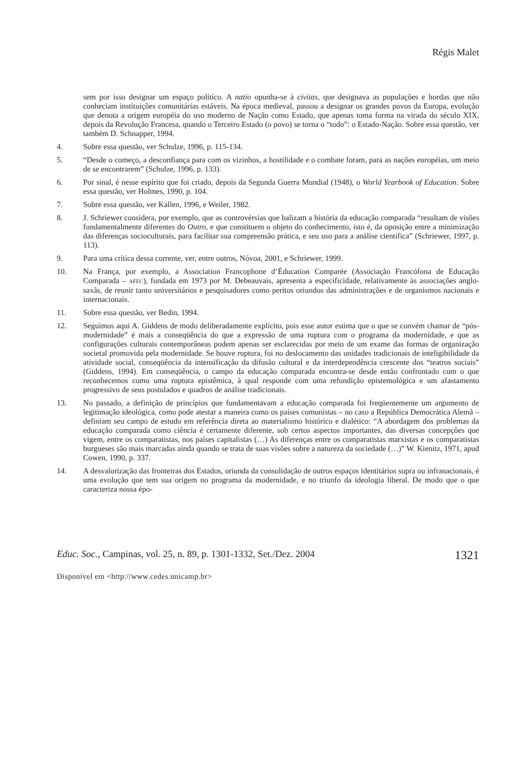Régis Malet
sem por isso designar um espaço político. A natio opunha-se à civitas, que designava as populações e hordas que não conheciam instituições comunitárias estáveis. Na época medieval, passou a designar os grandes povos da Europa, evolução que denota a origem européia do uso moderno de Nação como Estado, que apenas toma forma na virada do século XIX, depois da Revolução Francesa, quando o Terceiro Estado (o povo) se torna o “todo”: o Estado-Nação. Sobre essa questão, ver também D. Schnapper, 1994.
4. Sobre essa questão, ver Schulze, 1996, p. 115-134.
5. “Desde o começo, a desconfiança para com os vizinhos, a hostilidade e o combate foram, para as nações européias, um meio de se encontrarem” (Schulze, 1996, p. 133).
6. Por sinal, é nesse espírito que foi criado, depois da Segunda Guerra Mundial (1948), o World Yearbook of Education. Sobre essa questão, ver Holmes, 1990, p. 104.
7. Sobre essa questão, ver Kallen, 1996, e Weiler, 1982.
8. J. Schriewer considera, por exemplo, que as controvérsias que balizam a história da educação comparada “resultam de visões fundamentalmente diferentes do Outro, e que constituem o objeto do conhecimento, isto é, da oposição entre a minimização das diferenças socioculturais, para facilitar sua compreensão prática, e seu uso para a análise científica” (Schriewer, 1997, p. 113).
9. Para uma crítica dessa corrente, ver, entre outros, Nóvoa, 2001, e Schriewer, 1999.
10. Na França, por exemplo, a Association Francophone d’Éducation Comparée (Associação Francófona de Educação Comparada – AFEC), fundada em 1973 por M. Debeauvais, apresenta a especificidade, relativamente às associações anglo-saxãs, de reunir tanto universitários e pesquisadores como peritos oriundos das administrações e de organismos nacionais e internacionais.
11. Sobre essa questão, ver Bedin, 1994.
12. Seguimos aqui A. Giddens de modo deliberadamente explícito, pois esse autor estima que o que se convém chamar de “pós-modernidade” é mais a conseqüência do que a expressão de uma ruptura com o programa da modernidade, e que as configurações culturais contemporâneas podem apenas ser esclarecidas por meio de um exame das formas de organização societal promovida pela modernidade. Se houve ruptura, foi no deslocamento das unidades tradicionais de inteligibilidade da atividade social, conseqüência da intensificação da difusão cultural e da interdependência crescente dos “teatros sociais” (Giddens, 1994). Em conseqüência, o campo da educação comparada encontra-se desde então confrontado com o que reconhecemos como uma ruptura epistêmica, à qual responde com uma refundição epistemológica e um afastamento progressivo de seus postulados e quadros de análise tradicionais.
13. No passado, a definição de princípios que fundamentavam a educação comparada foi freqüentemente um argumento de legitimação ideológica, como pode atestar a maneira como os países comunistas – no caso a República Democrática Alemã – definiam seu campo de estudo em referência direta ao materialismo histórico e dialético: “A abordagem dos problemas da educação comparada como ciência é certamente diferente, sob certos aspectos importantes, das diversas concepções que vigem, entre os comparatistas, nos países capitalistas (…) As diferenças entre os comparatistas marxistas e os comparatistas burgueses são mais marcadas ainda quando se trata de suas visões sobre a natureza da sociedade (…)” W. Kienitz, 1971, apud Cowen, 1990, p. 337.
14. A desvalorização das fronteiras dos Estados, oriunda da consolidação de outros espaços identitários supra ou infranacionais, é uma evolução que tem sua origem no programa da modernidade, e no triunfo da ideologia liberal. De modo que o que caracteriza nossa épo-
Educ. Soc., Campinas, vol. 25, n. 89, p. 1301-1332, Set./Dez. 2004 1321
Disponível em <http://www.cedes.unicamp.br>